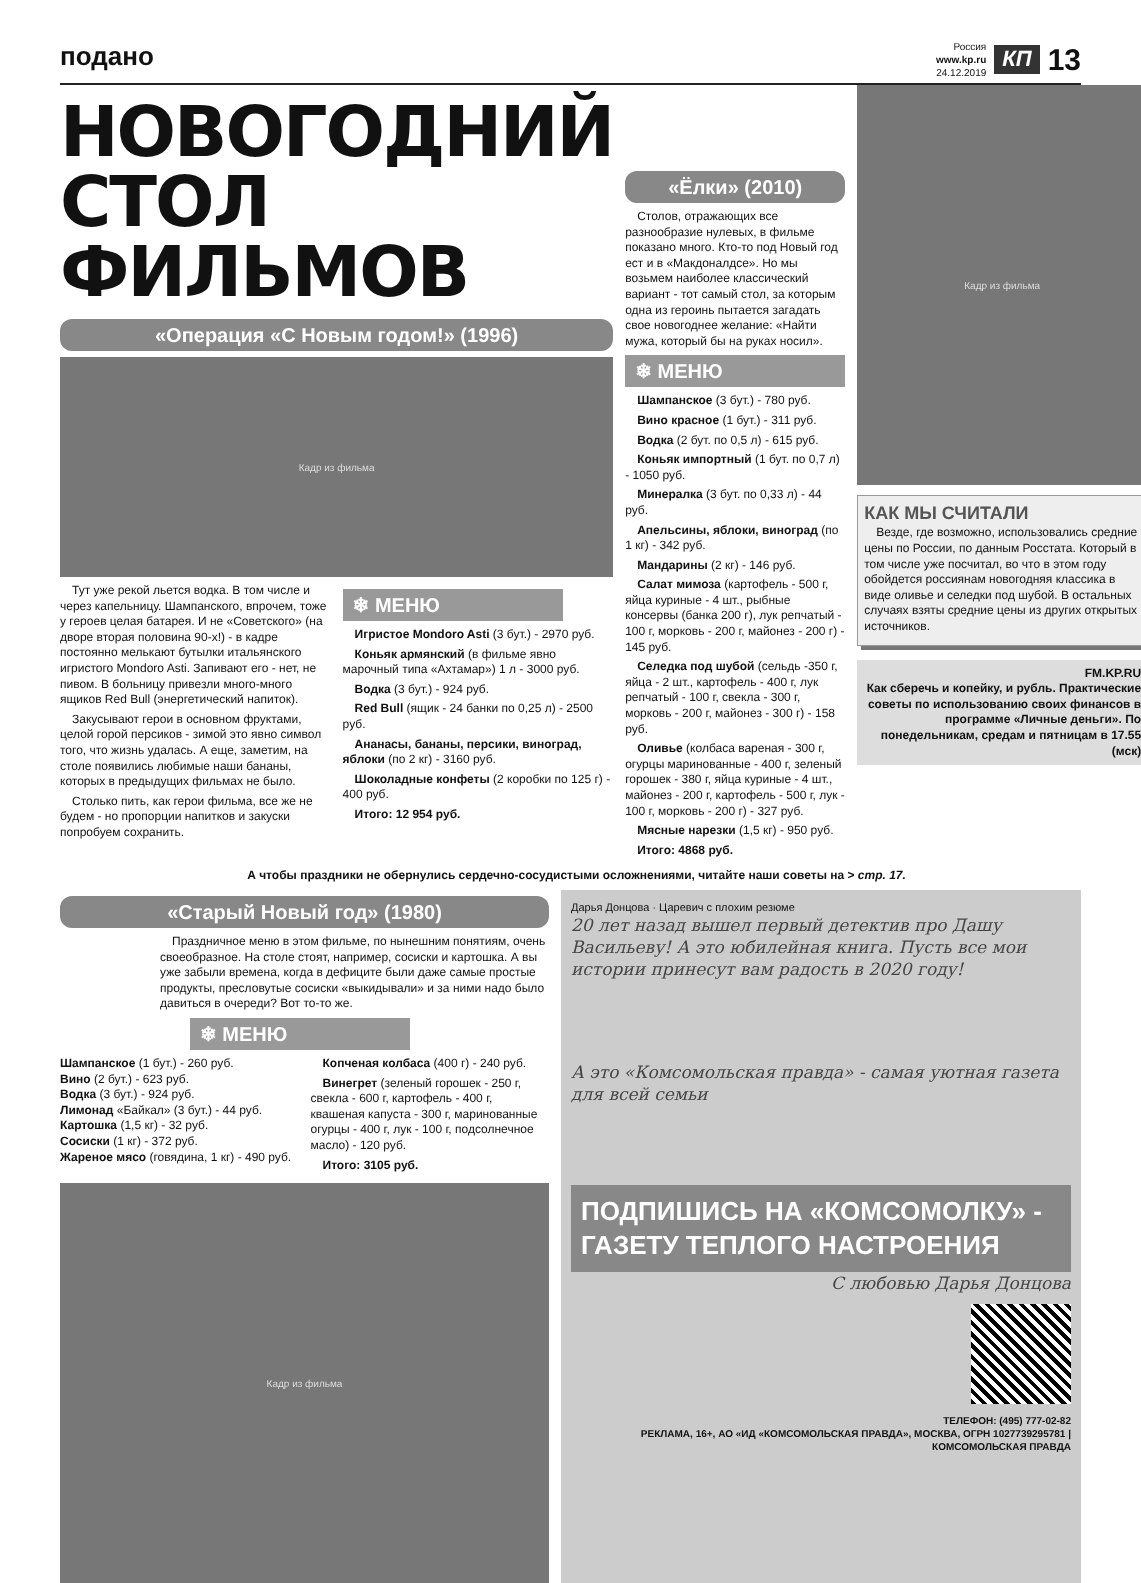подано
Россия
www.kp.ru
24.12.2019
КП 13
НОВОГОДНИЙ СТОЛ ФИЛЬМОВ
«Операция «С Новым годом!» (1996)
Кадр из фильма
Тут уже рекой льется водка. В том числе и через капельницу. Шампанского, впрочем, тоже у героев целая батарея. И не «Советского» (на дворе вторая половина 90-х!) - в кадре постоянно мелькают бутылки итальянского игристого Mondoro Asti. Запивают его - нет, не пивом. В больницу привезли много-много ящиков Red Bull (энергетический напиток).
Закусывают герои в основном фруктами, целой горой персиков - зимой это явно символ того, что жизнь удалась. А еще, заметим, на столе появились любимые наши бананы, которых в предыдущих фильмах не было.
Столько пить, как герои фильма, все же не будем - но пропорции напитков и закуски попробуем сохранить.
❄ МЕНЮ
Игристое Mondoro Asti (3 бут.) - 2970 руб.
Коньяк армянский (в фильме явно марочный типа «Ахтамар») 1 л - 3000 руб.
Водка (3 бут.) - 924 руб.
Red Bull (ящик - 24 банки по 0,25 л) - 2500 руб.
Ананасы, бананы, персики, виноград, яблоки (по 2 кг) - 3160 руб.
Шоколадные конфеты (2 коробки по 125 г) - 400 руб.
Итого: 12 954 руб.
«Ёлки» (2010)
Столов, отражающих все разнообразие нулевых, в фильме показано много. Кто-то под Новый год ест и в «Макдоналдсе». Но мы возьмем наиболее классический вариант - тот самый стол, за которым одна из героинь пытается загадать свое новогоднее желание: «Найти мужа, который бы на руках носил».
❄ МЕНЮ
Шампанское (3 бут.) - 780 руб.
Вино красное (1 бут.) - 311 руб.
Водка (2 бут. по 0,5 л) - 615 руб.
Коньяк импортный (1 бут. по 0,7 л) - 1050 руб.
Минералка (3 бут. по 0,33 л) - 44 руб.
Апельсины, яблоки, виноград (по 1 кг) - 342 руб.
Мандарины (2 кг) - 146 руб.
Салат мимоза (картофель - 500 г, яйца куриные - 4 шт., рыбные консервы (банка 200 г), лук репчатый - 100 г, морковь - 200 г, майонез - 200 г) - 145 руб.
Селедка под шубой (сельдь -350 г, яйца - 2 шт., картофель - 400 г, лук репчатый - 100 г, свекла - 300 г, морковь - 200 г, майонез - 300 г) - 158 руб.
Оливье (колбаса вареная - 300 г, огурцы маринованные - 400 г, зеленый горошек - 380 г, яйца куриные - 4 шт., майонез - 200 г, картофель - 500 г, лук - 100 г, морковь - 200 г) - 327 руб.
Мясные нарезки (1,5 кг) - 950 руб.
Итого: 4868 руб.
Кадр из фильма
КАК МЫ СЧИТАЛИ
Везде, где возможно, использовались средние цены по России, по данным Росстата. Который в том числе уже посчитал, во что в этом году обойдется россиянам новогодняя классика в виде оливье и селедки под шубой. В остальных случаях взяты средние цены из других открытых источников.
FM.KP.RU
Как сберечь и копейку, и рубль. Практические советы по использованию своих финансов в программе «Личные деньги». По понедельникам, средам и пятницам в 17.55 (мск)
А чтобы праздники не обернулись сердечно-сосудистыми осложнениями, читайте наши советы на > стр. 17.
«Старый Новый год» (1980)
Праздничное меню в этом фильме, по нынешним понятиям, очень своеобразное. На столе стоят, например, сосиски и картошка. А вы уже забыли времена, когда в дефиците были даже самые простые продукты, пресловутые сосиски «выкидывали» и за ними надо было давиться в очереди? Вот то-то же.
❄ МЕНЮ
Шампанское (1 бут.) - 260 руб.
Вино (2 бут.) - 623 руб.
Водка (3 бут.) - 924 руб.
Лимонад «Байкал» (3 бут.) - 44 руб.
Картошка (1,5 кг) - 32 руб.
Сосиски (1 кг) - 372 руб.
Жареное мясо (говядина, 1 кг) - 490 руб.
Копченая колбаса (400 г) - 240 руб.
Винегрет (зеленый горошек - 250 г, свекла - 600 г, картофель - 400 г, квашеная капуста - 300 г, маринованные огурцы - 400 г, лук - 100 г, подсолнечное масло) - 120 руб.
Итого: 3105 руб.
Кадр из фильма
Дарья Донцова · Царевич с плохим резюме
20 лет назад вышел первый детектив про Дашу Васильеву! А это юбилейная книга. Пусть все мои истории принесут вам радость в 2020 году!
А это «Комсомольская правда» - самая уютная газета для всей семьи
ПОДПИШИСЬ НА «КОМСОМОЛКУ» - ГАЗЕТУ ТЕПЛОГО НАСТРОЕНИЯ
С любовью Дарья Донцова
ТЕЛЕФОН: (495) 777-02-82
РЕКЛАМА, 16+, АО «ИД «КОМСОМОЛЬСКАЯ ПРАВДА», МОСКВА, ОГРН 1027739295781 | КОМСОМОЛЬСКАЯ ПРАВДА